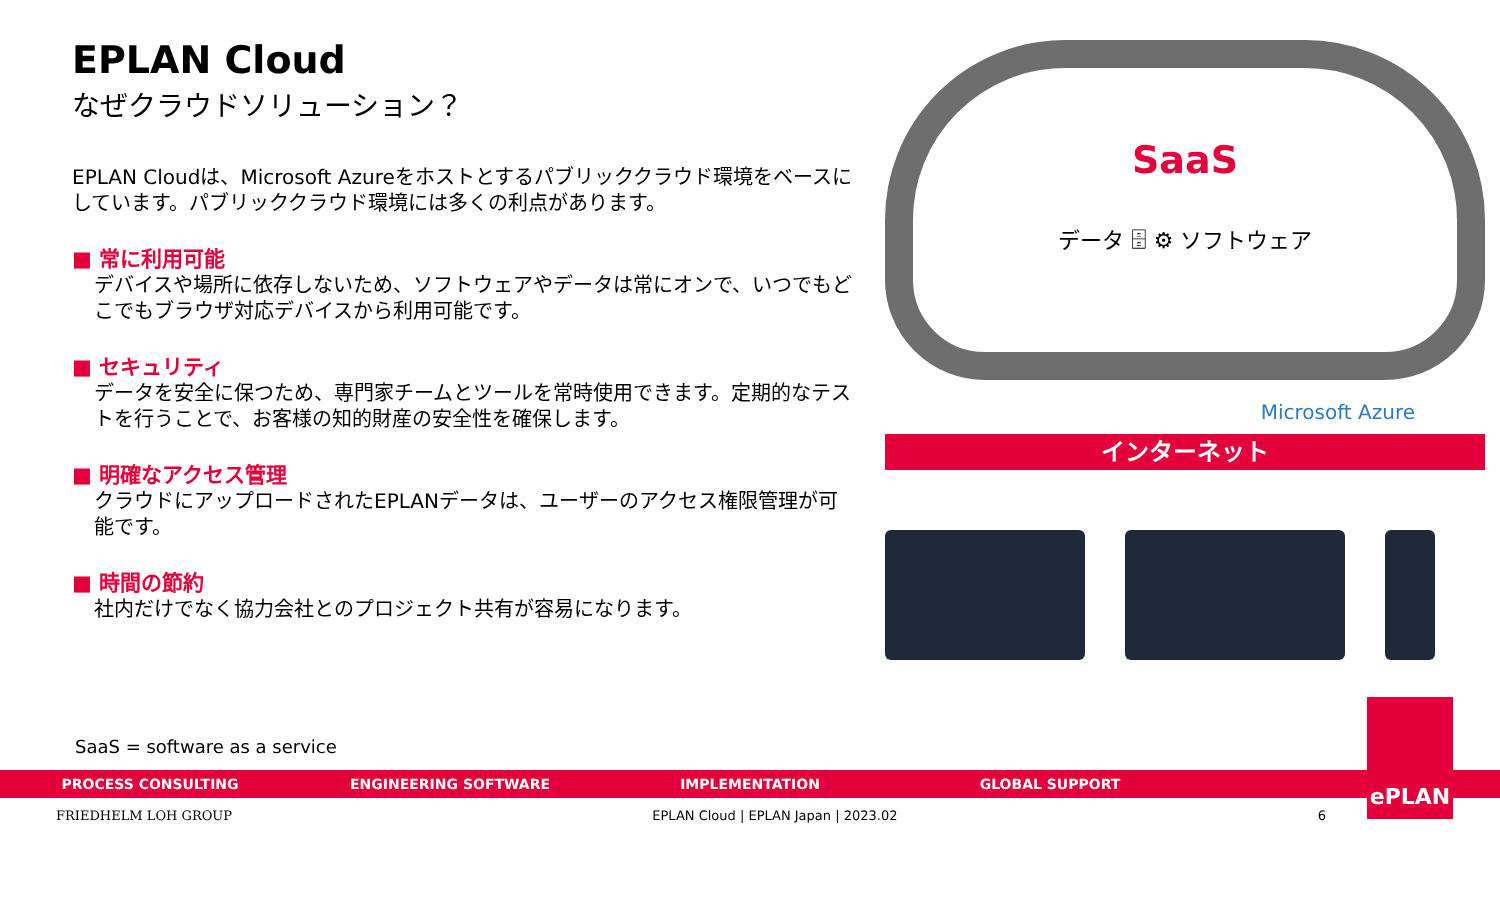EPLAN Cloud
なぜクラウドソリューション？
EPLAN Cloudは、Microsoft Azureをホストとするパブリッククラウド環境をベースにしています。パブリッククラウド環境には多くの利点があります。
■ 常に利用可能
デバイスや場所に依存しないため、ソフトウェアやデータは常にオンで、いつでもどこでもブラウザ対応デバイスから利用可能です。
■ セキュリティ
データを安全に保つため、専門家チームとツールを常時使用できます。定期的なテストを行うことで、お客様の知的財産の安全性を確保します。
■ 明確なアクセス管理
クラウドにアップロードされたEPLANデータは、ユーザーのアクセス権限管理が可能です。
■ 時間の節約
社内だけでなく協力会社とのプロジェクト共有が容易になります。
SaaS
データ 🗄 ⚙ ソフトウェア
Microsoft Azure
インターネット
SaaS = software as a service
PROCESS CONSULTING ENGINEERING SOFTWARE IMPLEMENTATION GLOBAL SUPPORT
FRIEDHELM LOH GROUP EPLAN Cloud | EPLAN Japan | 2023.02 6
ePLAN